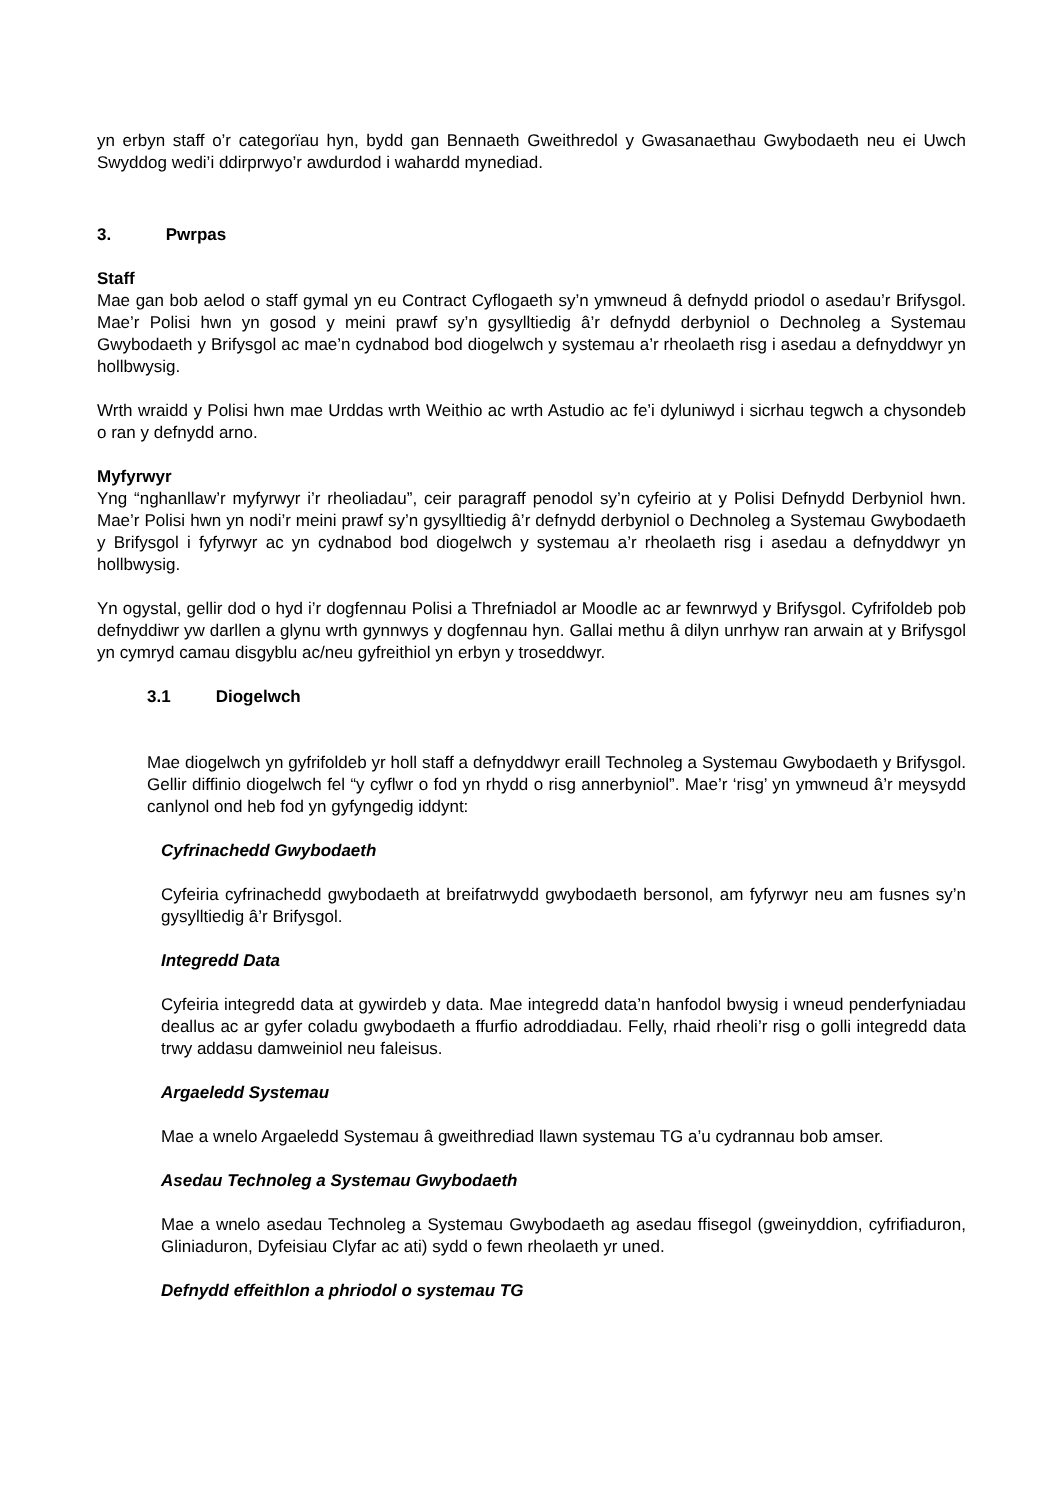yn erbyn staff o’r categorïau hyn, bydd gan Bennaeth Gweithredol y Gwasanaethau Gwybodaeth neu ei Uwch Swyddog wedi’i ddirprwyo’r awdurdod i wahardd mynediad.
3. Pwrpas
Staff
Mae gan bob aelod o staff gymal yn eu Contract Cyflogaeth sy’n ymwneud â defnydd priodol o asedau’r Brifysgol. Mae’r Polisi hwn yn gosod y meini prawf sy’n gysylltiedig â’r defnydd derbyniol o Dechnoleg a Systemau Gwybodaeth y Brifysgol ac mae’n cydnabod bod diogelwch y systemau a’r rheolaeth risg i asedau a defnyddwyr yn hollbwysig.
Wrth wraidd y Polisi hwn mae Urddas wrth Weithio ac wrth Astudio ac fe’i dyluniwyd i sicrhau tegwch a chysondeb o ran y defnydd arno.
Myfyrwyr
Yng “nghanllaw’r myfyrwyr i’r rheoliadau”, ceir paragraff penodol sy’n cyfeirio at y Polisi Defnydd Derbyniol hwn. Mae’r Polisi hwn yn nodi’r meini prawf sy’n gysylltiedig â’r defnydd derbyniol o Dechnoleg a Systemau Gwybodaeth y Brifysgol i fyfyrwyr ac yn cydnabod bod diogelwch y systemau a’r rheolaeth risg i asedau a defnyddwyr yn hollbwysig.
Yn ogystal, gellir dod o hyd i’r dogfennau Polisi a Threfniadol ar Moodle ac ar fewnrwyd y Brifysgol. Cyfrifoldeb pob defnyddiwr yw darllen a glynu wrth gynnwys y dogfennau hyn. Gallai methu â dilyn unrhyw ran arwain at y Brifysgol yn cymryd camau disgyblu ac/neu gyfreithiol yn erbyn y troseddwyr.
3.1 Diogelwch
Mae diogelwch yn gyfrifoldeb yr holl staff a defnyddwyr eraill Technoleg a Systemau Gwybodaeth y Brifysgol. Gellir diffinio diogelwch fel “y cyflwr o fod yn rhydd o risg annerbyniol”. Mae’r ‘risg’ yn ymwneud â’r meysydd canlynol ond heb fod yn gyfyngedig iddynt:
Cyfrinachedd Gwybodaeth
Cyfeiria cyfrinachedd gwybodaeth at breifatrwydd gwybodaeth bersonol, am fyfyrwyr neu am fusnes sy’n gysylltiedig â’r Brifysgol.
Integredd Data
Cyfeiria integredd data at gywirdeb y data. Mae integredd data’n hanfodol bwysig i wneud penderfyniadau deallus ac ar gyfer coladu gwybodaeth a ffurfio adroddiadau. Felly, rhaid rheoli’r risg o golli integredd data trwy addasu damweiniol neu faleisus.
Argaeledd Systemau
Mae a wnelo Argaeledd Systemau â gweithrediad llawn systemau TG a’u cydrannau bob amser.
Asedau Technoleg a Systemau Gwybodaeth
Mae a wnelo asedau Technoleg a Systemau Gwybodaeth ag asedau ffisegol (gweinyddion, cyfrifiaduron, Gliniaduron, Dyfeisiau Clyfar ac ati) sydd o fewn rheolaeth yr uned.
Defnydd effeithlon a phriodol o systemau TG